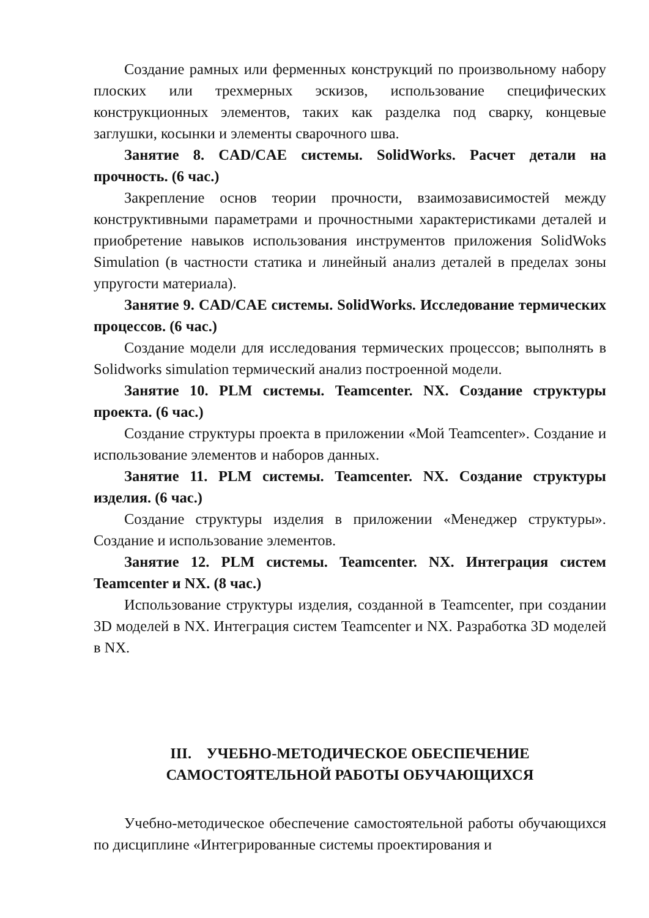Создание рамных или ферменных конструкций по произвольному набору плоских или трехмерных эскизов, использование специфических конструкционных элементов, таких как разделка под сварку, концевые заглушки, косынки и элементы сварочного шва.
Занятие 8. CAD/CAE системы. SolidWorks. Расчет детали на прочность. (6 час.)
Закрепление основ теории прочности, взаимозависимостей между конструктивными параметрами и прочностными характеристиками деталей и приобретение навыков использования инструментов приложения SolidWoks Simulation (в частности статика и линейный анализ деталей в пределах зоны упругости материала).
Занятие 9. CAD/CAE системы. SolidWorks. Исследование термических процессов. (6 час.)
Создание модели для исследования термических процессов; выполнять в Solidworks simulation термический анализ построенной модели.
Занятие 10. PLM системы. Teamcenter. NX. Создание структуры проекта. (6 час.)
Создание структуры проекта в приложении «Мой Teamcenter». Создание и использование элементов и наборов данных.
Занятие 11. PLM системы. Teamcenter. NX. Создание структуры изделия. (6 час.)
Создание структуры изделия в приложении «Менеджер структуры». Создание и использование элементов.
Занятие 12. PLM системы. Teamcenter. NX. Интеграция систем Teamcenter и NX. (8 час.)
Использование структуры изделия, созданной в Teamcenter, при создании 3D моделей в NX. Интеграция систем Teamcenter и NX. Разработка 3D моделей в NX.
III. УЧЕБНО-МЕТОДИЧЕСКОЕ ОБЕСПЕЧЕНИЕ
САМОСТОЯТЕЛЬНОЙ РАБОТЫ ОБУЧАЮЩИХСЯ
Учебно-методическое обеспечение самостоятельной работы обучающихся по дисциплине «Интегрированные системы проектирования и